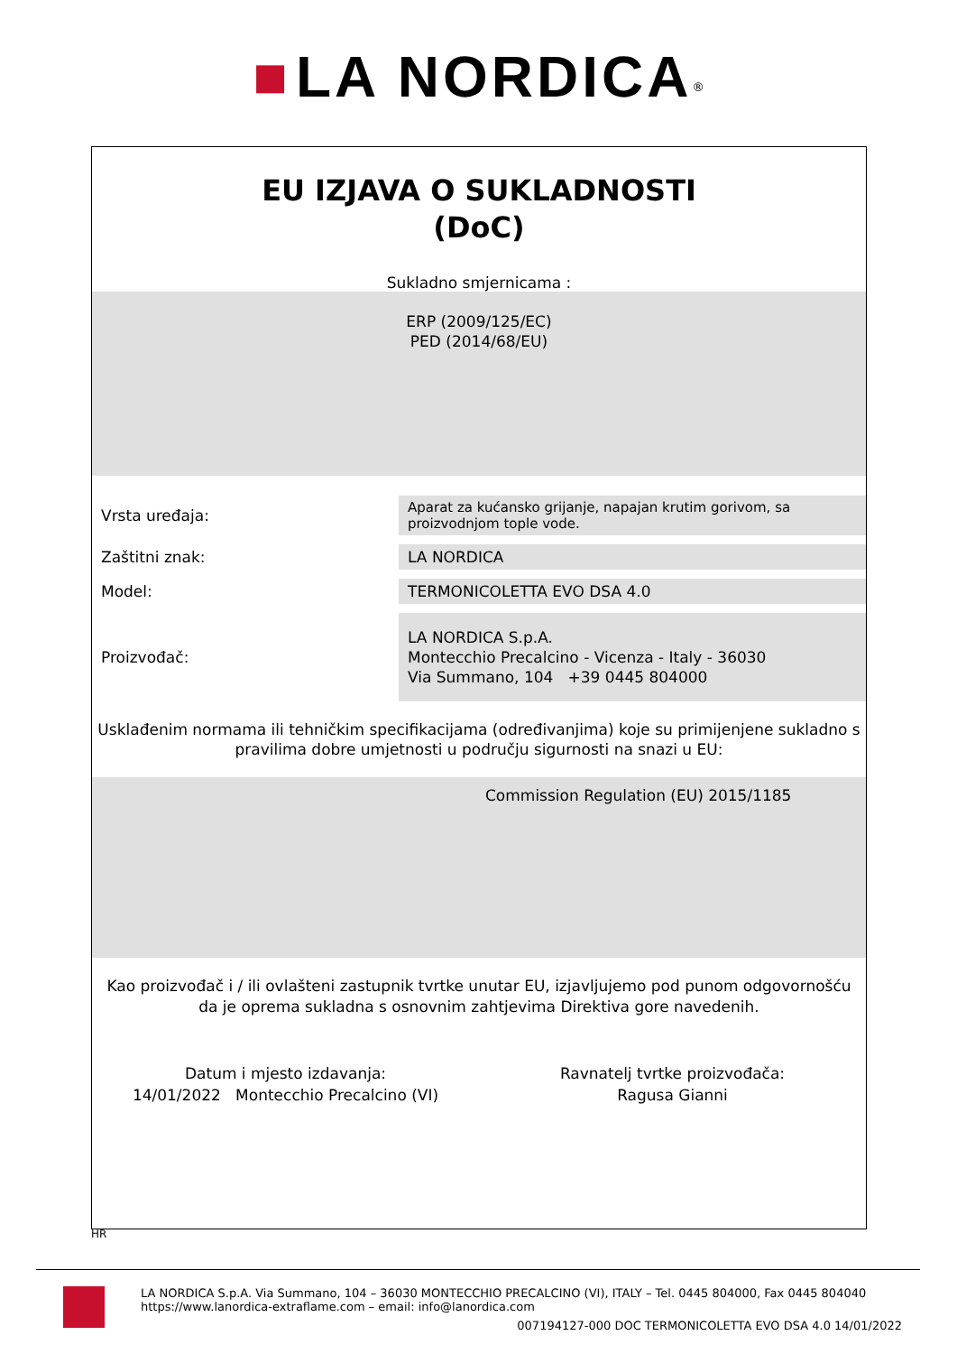■ LA NORDICA<sup>®</sup>
EU IZJAVA O SUKLADNOSTI
(DoC)
Sukladno smjernicama :
ERP (2009/125/EC)
PED (2014/68/EU)
| Vrsta uređaja: | Aparat za kućansko grijanje, napajan krutim gorivom, sa proizvodnjom tople vode. |
| Zaštitni znak: | LA NORDICA |
| Model: | TERMONICOLETTA EVO DSA 4.0 |
| Proizvođač: | LA NORDICA S.p.A. Montecchio Precalcino - Vicenza - Italy - 36030 Via Summano, 104 +39 0445 804000 |
Usklađenim normama ili tehničkim specifikacijama (određivanjima) koje su primijenjene sukladno s pravilima dobre umjetnosti u području sigurnosti na snazi u EU:
Commission Regulation (EU) 2015/1185
Kao proizvođač i / ili ovlašteni zastupnik tvrtke unutar EU, izjavljujemo pod punom odgovornošću da je oprema sukladna s osnovnim zahtjevima Direktiva gore navedenih.
Datum i mjesto izdavanja:
14/01/2022 Montecchio Precalcino (VI)
Ravnatelj tvrtke proizvođača:
Ragusa Gianni
HR
LA NORDICA S.p.A. Via Summano, 104 – 36030 MONTECCHIO PRECALCINO (VI), ITALY – Tel. 0445 804000, Fax 0445 804040
https://www.lanordica-extraflame.com – email: info@lanordica.com
007194127-000 DOC TERMONICOLETTA EVO DSA 4.0 14/01/2022